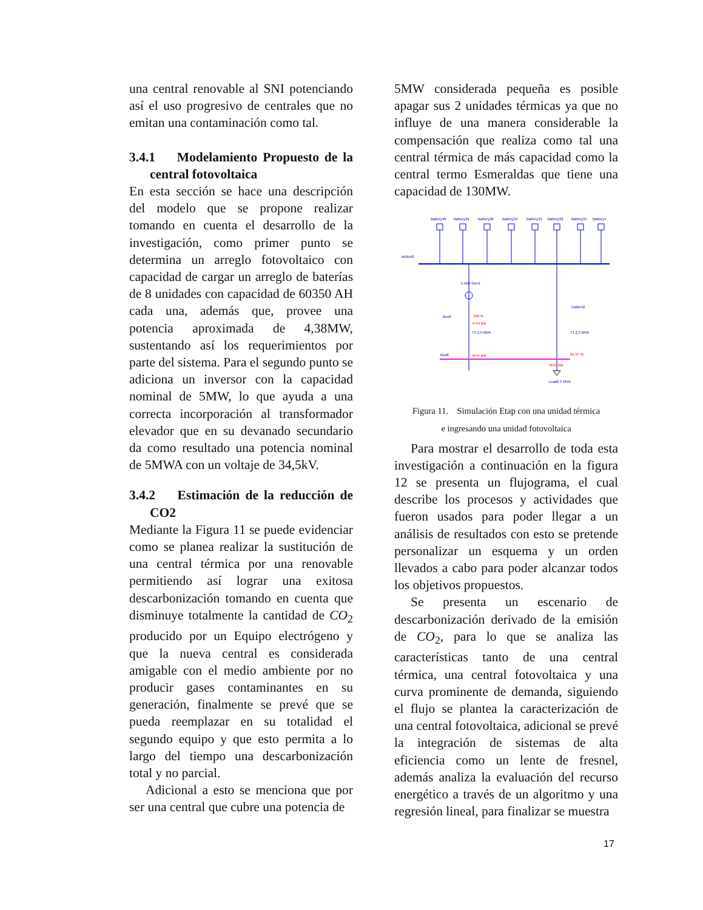una central renovable al SNI potenciando así el uso progresivo de centrales que no emitan una contaminación como tal.
3.4.1 Modelamiento Propuesto de la central fotovoltaica
En esta sección se hace una descripción del modelo que se propone realizar tomando en cuenta el desarrollo de la investigación, como primer punto se determina un arreglo fotovoltaico con capacidad de cargar un arreglo de baterías de 8 unidades con capacidad de 60350 AH cada una, además que, provee una potencia aproximada de 4,38MW, sustentando así los requerimientos por parte del sistema. Para el segundo punto se adiciona un inversor con la capacidad nominal de 5MW, lo que ayuda a una correcta incorporación al transformador elevador que en su devanado secundario da como resultado una potencia nominal de 5MWA con un voltaje de 34,5kV.
3.4.2 Estimación de la reducción de CO2
Mediante la Figura 11 se puede evidenciar como se planea realizar la sustitución de una central térmica por una renovable permitiendo así lograr una exitosa descarbonización tomando en cuenta que disminuye totalmente la cantidad de CO<sub>2</sub> producido por un Equipo electrógeno y que la nueva central es considerada amigable con el medio ambiente por no producir gases contaminantes en su generación, finalmente se prevé que se pueda reemplazar en su totalidad el segundo equipo y que esto permita a lo largo del tiempo una descarbonización total y no parcial.
Adicional a esto se menciona que por ser una central que cubre una potencia de
5MW considerada pequeña es posible apagar sus 2 unidades térmicas ya que no influye de una manera considerable la compensación que realiza como tal una central térmica de más capacidad como la central termo Esmeraldas que tiene una capacidad de 130MW.
dcBus8
Battery40
Battery39
Battery38
Battery34
Battery33
Battery32
Battery31
Battery4
5 MW Gen1
Bus9
T3 2,5 MVA
T1 2,5 MVA
Cable42
100 %
4744 kW
4547 kW
95,37 %
4547 kW
Bus8
Load2 5 MVA
Figura 11. Simulación Etap con una unidad térmica
e ingresando una unidad fotovoltaica
Para mostrar el desarrollo de toda esta investigación a continuación en la figura 12 se presenta un flujograma, el cual describe los procesos y actividades que fueron usados para poder llegar a un análisis de resultados con esto se pretende personalizar un esquema y un orden llevados a cabo para poder alcanzar todos los objetivos propuestos.
Se presenta un escenario de descarbonización derivado de la emisión de CO<sub>2</sub>, para lo que se analiza las características tanto de una central térmica, una central fotovoltaica y una curva prominente de demanda, siguiendo el flujo se plantea la caracterización de una central fotovoltaica, adicional se prevé la integración de sistemas de alta eficiencia como un lente de fresnel, además analiza la evaluación del recurso energético a través de un algoritmo y una regresión lineal, para finalizar se muestra
17